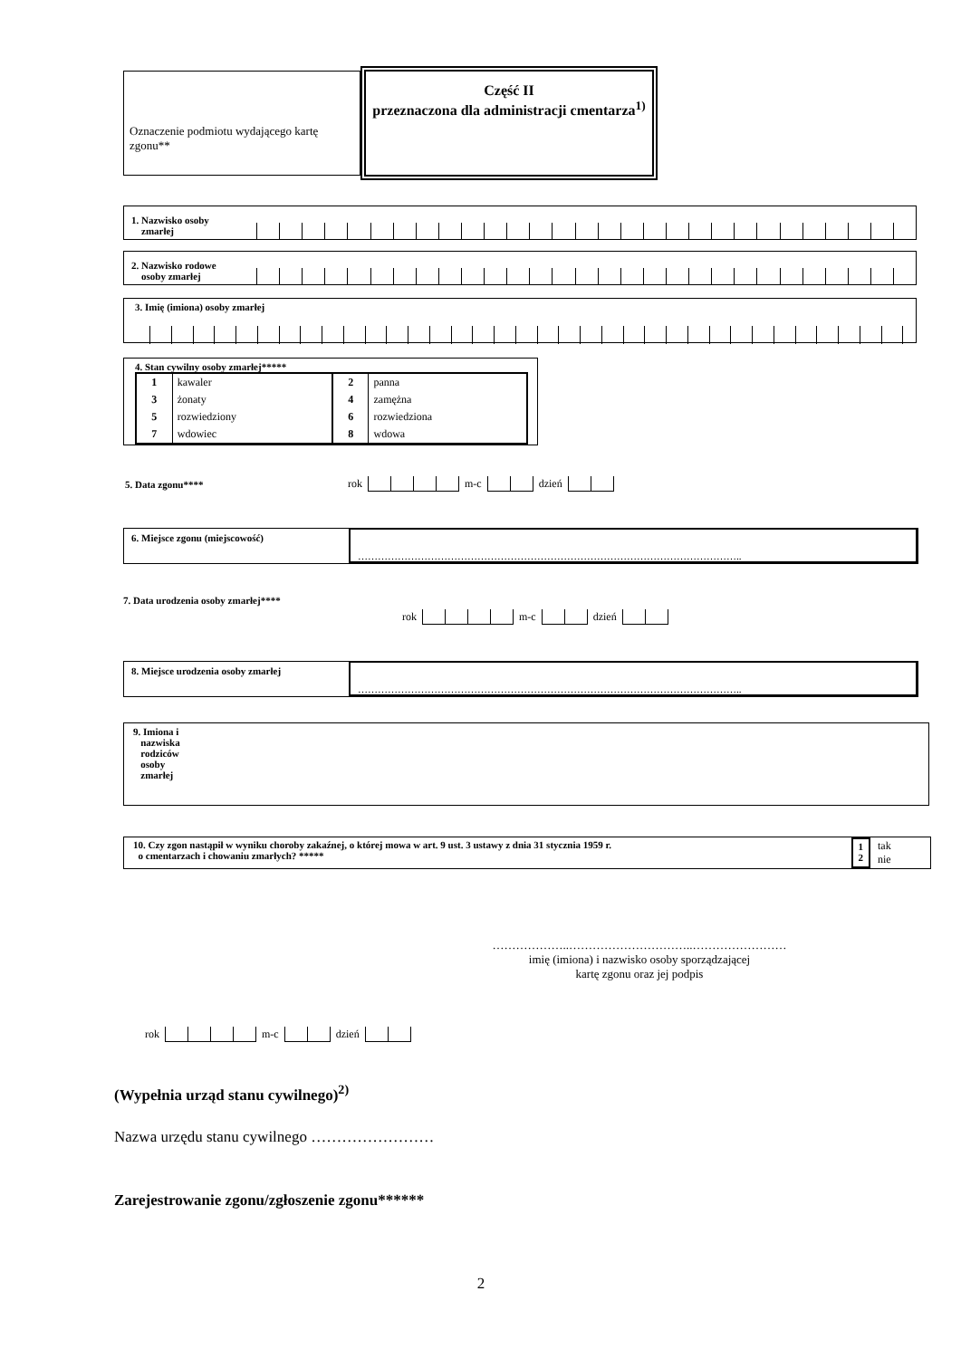Oznaczenie podmiotu wydającego kartę zgonu**
Część II
przeznaczona dla administracji cmentarza<sup>1)</sup>
1. Nazwisko osoby
zmarłej
2. Nazwisko rodowe
osoby zmarłej
3. Imię (imiona) osoby zmarłej
4. Stan cywilny osoby zmarłej*****
| 1 | kawaler | 2 | panna |
| 3 | żonaty | 4 | zamężna |
| 5 | rozwiedziony | 6 | rozwiedziona |
| 7 | wdowiec | 8 | wdowa |
5. Data zgonu**** rok m-c dzień
6. Miejsce zgonu (miejscowość)
……………………………………………………………………………………………………..
7. Data urodzenia osoby zmarłej****
rok m-c dzień
8. Miejsce urodzenia osoby zmarłej
……………………………………………………………………………………………………..
9. Imiona i
nazwiska
rodziców
osoby
zmarłej
10. Czy zgon nastąpił w wyniku choroby zakaźnej, o której mowa w art. 9 ust. 3 ustawy z dnia 31 stycznia 1959 r.
o cmentarzach i chowaniu zmarłych? *****
1
2
tak
nie
………………..…………………………..……………………
imię (imiona) i nazwisko osoby sporządzającej
kartę zgonu oraz jej podpis
rok m-c dzień
(Wypełnia urząd stanu cywilnego)<sup>2)</sup>
Nazwa urzędu stanu cywilnego ……………………
Zarejestrowanie zgonu/zgłoszenie zgonu******
2